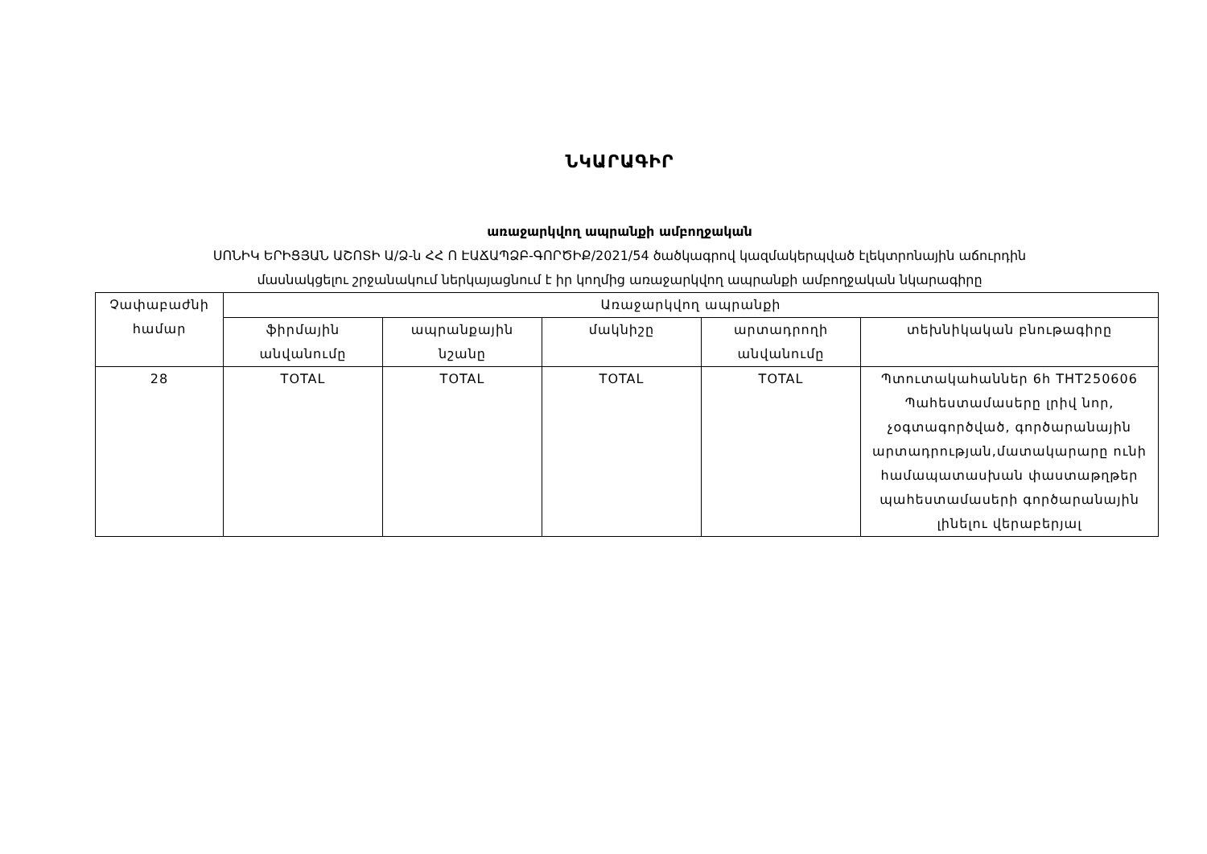ՆԿԱՐԱԳԻՐ
առաջարկվող ապրանքի ամբողջական
ՍՈՆԻԿ ԵՐԻՑՅԱՆ ԱՇՈՏԻ Ա/Ձ-ն ՀՀ Ո ԷԱՃԱՊՁԲ-ԳՈՐԾԻՔ/2021/54 ծածկագրով կազմակերպված էլեկտրոնային աճուրդին
մասնակցելու շրջանակում ներկայացնում է իր կողմից առաջարկվող ապրանքի ամբողջական նկարագիրը
| Չափաբաժնի համար | Առաջարկվող ապրանքի | | | | |
| --- | --- | --- | --- | --- | --- |
| | ֆիրմային անվանումը | ապրանքային նշանը | մակնիշը | արտադրողի անվանումը | տեխնիկական բնութագիրը |
| 28 | TOTAL | TOTAL | TOTAL | TOTAL | Պտուտակահաններ 6հ THT250606 Պահեստամասերը լրիվ նոր, չօգտագործված, գործարանային արտադրության,մատակարարը ունի համապատասխան փաստաթղթեր պահեստամասերի գործարանային լինելու վերաբերյալ |